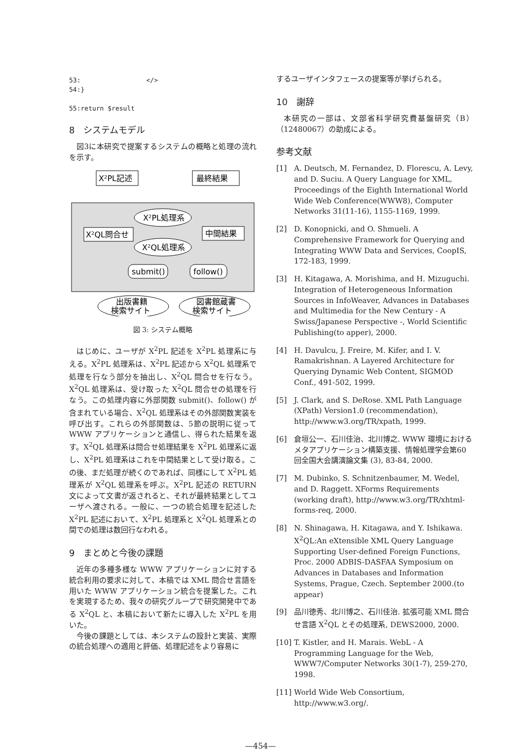53:                 </>
54:}

55:return $result
8　システムモデル
図3に本研究で提案するシステムの概略と処理の流れを示す。
X²PL記述
最終結果
X²PL処理系
X²QL問合せ
中間結果
X²QL処理系
submit()
follow()
出版書籍
検索サイト
図書館蔵書
検索サイト
図 3: システム概略
はじめに、ユーザが X<sup>2</sup>PL 記述を X<sup>2</sup>PL 処理系に与える。X<sup>2</sup>PL 処理系は、X<sup>2</sup>PL 記述から X<sup>2</sup>QL 処理系で処理を行なう部分を抽出し、X<sup>2</sup>QL 問合せを行なう。X<sup>2</sup>QL 処理系は、受け取った X<sup>2</sup>QL 問合せの処理を行なう。この処理内容に外部関数 submit()、follow() が含まれている場合、X<sup>2</sup>QL 処理系はその外部関数実装を呼び出す。これらの外部関数は、5節の説明に従って WWW アプリケーションと通信し、得られた結果を返す。X<sup>2</sup>QL 処理系は問合せ処理結果を X<sup>2</sup>PL 処理系に返し、X<sup>2</sup>PL 処理系はこれを中間結果として受け取る。この後、まだ処理が続くのであれば、同様にして X<sup>2</sup>PL 処理系が X<sup>2</sup>QL 処理系を呼ぶ。X<sup>2</sup>PL 記述の RETURN 文によって文書が返されると、それが最終結果としてユーザへ渡される。一般に、一つの統合処理を記述した X<sup>2</sup>PL 記述において、X<sup>2</sup>PL 処理系と X<sup>2</sup>QL 処理系との間での処理は数回行なわれる。
9　まとめと今後の課題
近年の多種多様な WWW アプリケーションに対する統合利用の要求に対して、本稿では XML 問合せ言語を用いた WWW アプリケーション統合を提案した。これを実現するため、我々の研究グループで研究開発中である X<sup>2</sup>QL と、本稿において新たに導入した X<sup>2</sup>PL を用いた。
今後の課題としては、本システムの設計と実装、実際の統合処理への適用と評価、処理記述をより容易に
するユーザインタフェースの提案等が挙げられる。
10　謝辞
本研究の一部は、文部省科学研究費基盤研究（B）（12480067）の助成による。
参考文献
[1] A. Deutsch, M. Fernandez, D. Florescu, A. Levy, and D. Suciu. A Query Language for XML, Proceedings of the Eighth International World Wide Web Conference(WWW8), Computer Networks 31(11-16), 1155-1169, 1999.
[2] D. Konopnicki, and O. Shmueli. A Comprehensive Framework for Querying and Integrating WWW Data and Services, CoopIS, 172-183, 1999.
[3] H. Kitagawa, A. Morishima, and H. Mizuguchi. Integration of Heterogeneous Information Sources in InfoWeaver, Advances in Databases and Multimedia for the New Century - A Swiss/Japanese Perspective -, World Scientific Publishing(to apper), 2000.
[4] H. Davulcu, J. Freire, M. Kifer, and I. V. Ramakrishnan. A Layered Architecture for Querying Dynamic Web Content, SIGMOD Conf., 491-502, 1999.
[5] J. Clark, and S. DeRose. XML Path Language (XPath) Version1.0 (recommendation), http://www.w3.org/TR/xpath, 1999.
[6] 倉垣公一、石川佳治、北川博之. WWW 環境におけるメタアプリケーション構築支援、情報処理学会第60回全国大会講演論文集 (3), 83-84, 2000.
[7] M. Dubinko, S. Schnitzenbaumer, M. Wedel, and D. Raggett. XForms Requirements (working draft), http://www.w3.org/TR/xhtml-forms-req, 2000.
[8] N. Shinagawa, H. Kitagawa, and Y. Ishikawa. X<sup>2</sup>QL:An eXtensible XML Query Language Supporting User-defined Foreign Functions, Proc. 2000 ADBIS-DASFAA Symposium on Advances in Databases and Information Systems, Prague, Czech. September 2000.(to appear)
[9] 品川徳秀、北川博之、石川佳治. 拡張可能 XML 問合せ言語 X<sup>2</sup>QL とその処理系, DEWS2000, 2000.
[10] T. Kistler, and H. Marais. WebL - A Programming Language for the Web, WWW7/Computer Networks 30(1-7), 259-270, 1998.
[11] World Wide Web Consortium, http://www.w3.org/.
—454—